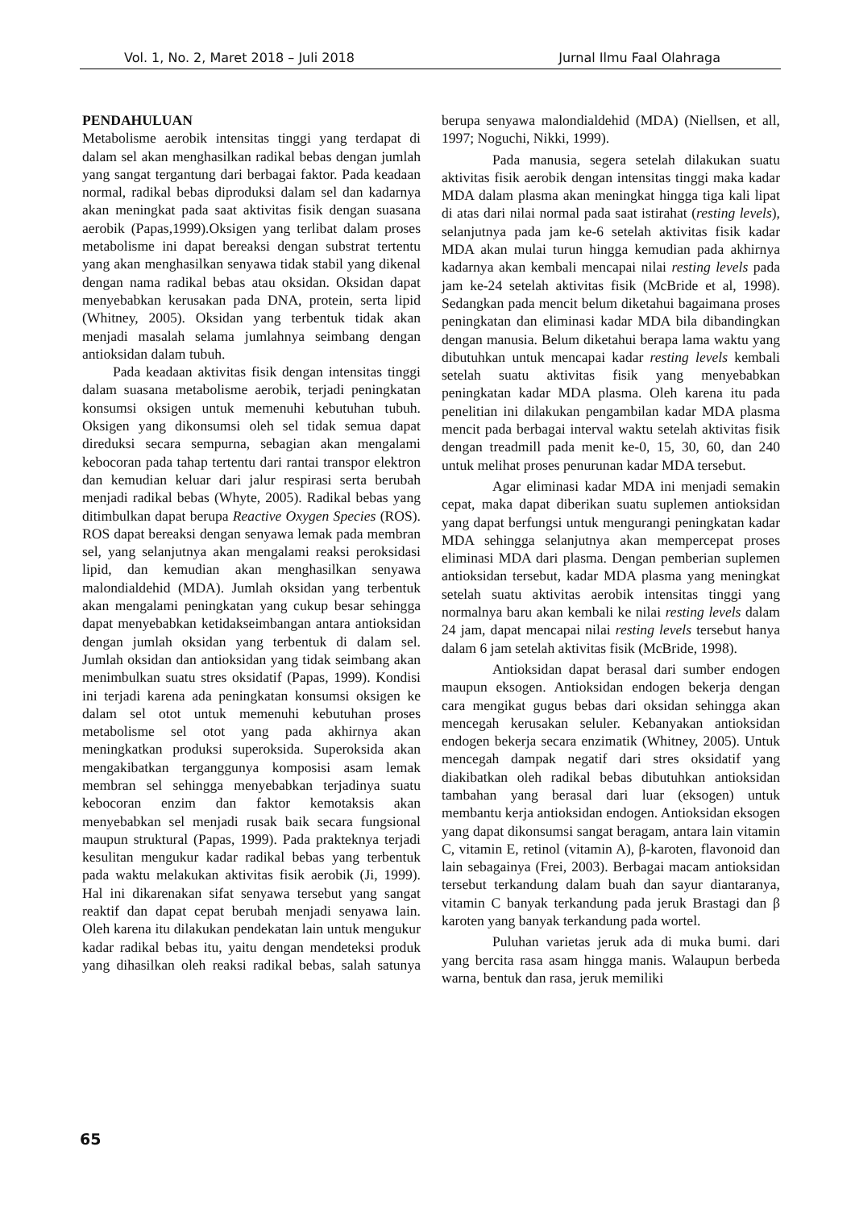Vol. 1, No. 2, Maret 2018 – Juli 2018 Jurnal Ilmu Faal Olahraga
PENDAHULUAN
Metabolisme aerobik intensitas tinggi yang terdapat di dalam sel akan menghasilkan radikal bebas dengan jumlah yang sangat tergantung dari berbagai faktor. Pada keadaan normal, radikal bebas diproduksi dalam sel dan kadarnya akan meningkat pada saat aktivitas fisik dengan suasana aerobik (Papas,1999).Oksigen yang terlibat dalam proses metabolisme ini dapat bereaksi dengan substrat tertentu yang akan menghasilkan senyawa tidak stabil yang dikenal dengan nama radikal bebas atau oksidan. Oksidan dapat menyebabkan kerusakan pada DNA, protein, serta lipid (Whitney, 2005). Oksidan yang terbentuk tidak akan menjadi masalah selama jumlahnya seimbang dengan antioksidan dalam tubuh.
Pada keadaan aktivitas fisik dengan intensitas tinggi dalam suasana metabolisme aerobik, terjadi peningkatan konsumsi oksigen untuk memenuhi kebutuhan tubuh. Oksigen yang dikonsumsi oleh sel tidak semua dapat direduksi secara sempurna, sebagian akan mengalami kebocoran pada tahap tertentu dari rantai transpor elektron dan kemudian keluar dari jalur respirasi serta berubah menjadi radikal bebas (Whyte, 2005). Radikal bebas yang ditimbulkan dapat berupa Reactive Oxygen Species (ROS). ROS dapat bereaksi dengan senyawa lemak pada membran sel, yang selanjutnya akan mengalami reaksi peroksidasi lipid, dan kemudian akan menghasilkan senyawa malondialdehid (MDA). Jumlah oksidan yang terbentuk akan mengalami peningkatan yang cukup besar sehingga dapat menyebabkan ketidakseimbangan antara antioksidan dengan jumlah oksidan yang terbentuk di dalam sel. Jumlah oksidan dan antioksidan yang tidak seimbang akan menimbulkan suatu stres oksidatif (Papas, 1999). Kondisi ini terjadi karena ada peningkatan konsumsi oksigen ke dalam sel otot untuk memenuhi kebutuhan proses metabolisme sel otot yang pada akhirnya akan meningkatkan produksi superoksida. Superoksida akan mengakibatkan terganggunya komposisi asam lemak membran sel sehingga menyebabkan terjadinya suatu kebocoran enzim dan faktor kemotaksis akan menyebabkan sel menjadi rusak baik secara fungsional maupun struktural (Papas, 1999). Pada prakteknya terjadi kesulitan mengukur kadar radikal bebas yang terbentuk pada waktu melakukan aktivitas fisik aerobik (Ji, 1999). Hal ini dikarenakan sifat senyawa tersebut yang sangat reaktif dan dapat cepat berubah menjadi senyawa lain. Oleh karena itu dilakukan pendekatan lain untuk mengukur kadar radikal bebas itu, yaitu dengan mendeteksi produk yang dihasilkan oleh reaksi radikal bebas, salah satunya berupa senyawa malondialdehid (MDA) (Niellsen, et all, 1997; Noguchi, Nikki, 1999).
Pada manusia, segera setelah dilakukan suatu aktivitas fisik aerobik dengan intensitas tinggi maka kadar MDA dalam plasma akan meningkat hingga tiga kali lipat di atas dari nilai normal pada saat istirahat (resting levels), selanjutnya pada jam ke-6 setelah aktivitas fisik kadar MDA akan mulai turun hingga kemudian pada akhirnya kadarnya akan kembali mencapai nilai resting levels pada jam ke-24 setelah aktivitas fisik (McBride et al, 1998). Sedangkan pada mencit belum diketahui bagaimana proses peningkatan dan eliminasi kadar MDA bila dibandingkan dengan manusia. Belum diketahui berapa lama waktu yang dibutuhkan untuk mencapai kadar resting levels kembali setelah suatu aktivitas fisik yang menyebabkan peningkatan kadar MDA plasma. Oleh karena itu pada penelitian ini dilakukan pengambilan kadar MDA plasma mencit pada berbagai interval waktu setelah aktivitas fisik dengan treadmill pada menit ke-0, 15, 30, 60, dan 240 untuk melihat proses penurunan kadar MDA tersebut.
Agar eliminasi kadar MDA ini menjadi semakin cepat, maka dapat diberikan suatu suplemen antioksidan yang dapat berfungsi untuk mengurangi peningkatan kadar MDA sehingga selanjutnya akan mempercepat proses eliminasi MDA dari plasma. Dengan pemberian suplemen antioksidan tersebut, kadar MDA plasma yang meningkat setelah suatu aktivitas aerobik intensitas tinggi yang normalnya baru akan kembali ke nilai resting levels dalam 24 jam, dapat mencapai nilai resting levels tersebut hanya dalam 6 jam setelah aktivitas fisik (McBride, 1998).
Antioksidan dapat berasal dari sumber endogen maupun eksogen. Antioksidan endogen bekerja dengan cara mengikat gugus bebas dari oksidan sehingga akan mencegah kerusakan seluler. Kebanyakan antioksidan endogen bekerja secara enzimatik (Whitney, 2005). Untuk mencegah dampak negatif dari stres oksidatif yang diakibatkan oleh radikal bebas dibutuhkan antioksidan tambahan yang berasal dari luar (eksogen) untuk membantu kerja antioksidan endogen. Antioksidan eksogen yang dapat dikonsumsi sangat beragam, antara lain vitamin C, vitamin E, retinol (vitamin A), β-karoten, flavonoid dan lain sebagainya (Frei, 2003). Berbagai macam antioksidan tersebut terkandung dalam buah dan sayur diantaranya, vitamin C banyak terkandung pada jeruk Brastagi dan β karoten yang banyak terkandung pada wortel.
Puluhan varietas jeruk ada di muka bumi. dari yang bercita rasa asam hingga manis. Walaupun berbeda warna, bentuk dan rasa, jeruk memiliki
65